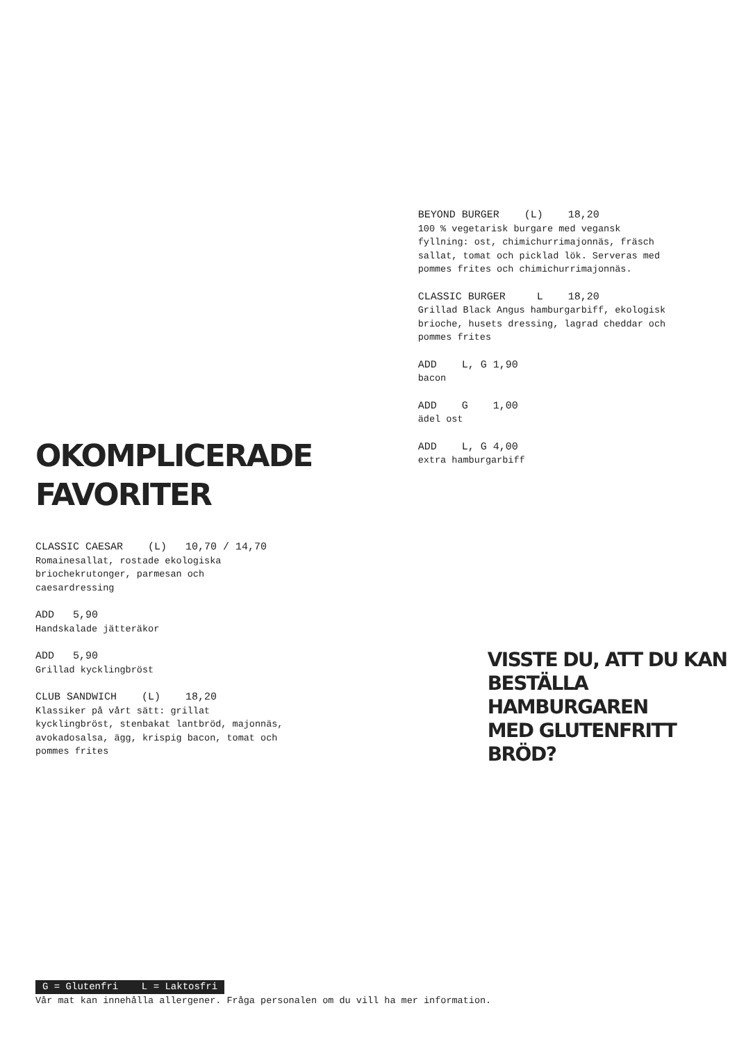OKOMPLICERADE
FAVORITER
CLASSIC CAESAR (L) 10,70 / 14,70
Romainesallat, rostade ekologiska
briochekrutonger, parmesan och
caesardressing
ADD 5,90
Handskalade jätteräkor
ADD 5,90
Grillad kycklingbröst
CLUB SANDWICH (L) 18,20
Klassiker på vårt sätt: grillat
kycklingbröst, stenbakat lantbröd, majonnäs,
avokadosalsa, ägg, krispig bacon, tomat och
pommes frites
BEYOND BURGER (L) 18,20
100 % vegetarisk burgare med vegansk
fyllning: ost, chimichurrimajonnäs, fräsch
sallat, tomat och picklad lök. Serveras med
pommes frites och chimichurrimajonnäs.
CLASSIC BURGER L 18,20
Grillad Black Angus hamburgarbiff, ekologisk
brioche, husets dressing, lagrad cheddar och
pommes frites
ADD L, G 1,90
bacon
ADD G 1,00
ädel ost
ADD L, G 4,00
extra hamburgarbiff
VISSTE DU, ATT DU KAN
BESTÄLLA HAMBURGAREN
MED GLUTENFRITT BRÖD?
G = Glutenfri L = Laktosfri
Vår mat kan innehålla allergener. Fråga personalen om du vill ha mer information.